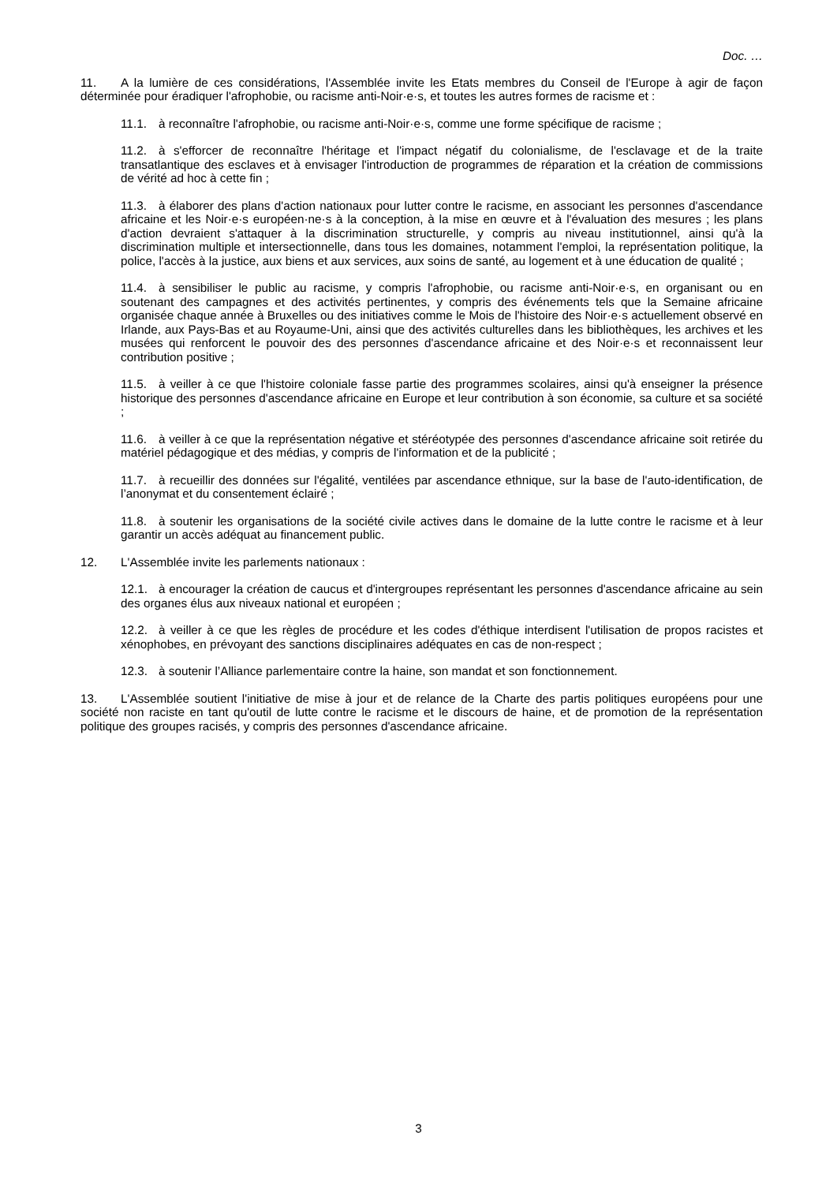Doc. …
11. A la lumière de ces considérations, l'Assemblée invite les Etats membres du Conseil de l'Europe à agir de façon déterminée pour éradiquer l'afrophobie, ou racisme anti-Noir·e·s, et toutes les autres formes de racisme et :
11.1. à reconnaître l'afrophobie, ou racisme anti-Noir·e·s, comme une forme spécifique de racisme ;
11.2. à s'efforcer de reconnaître l'héritage et l'impact négatif du colonialisme, de l'esclavage et de la traite transatlantique des esclaves et à envisager l'introduction de programmes de réparation et la création de commissions de vérité ad hoc à cette fin ;
11.3. à élaborer des plans d'action nationaux pour lutter contre le racisme, en associant les personnes d'ascendance africaine et les Noir·e·s européen·ne·s à la conception, à la mise en œuvre et à l'évaluation des mesures ; les plans d'action devraient s'attaquer à la discrimination structurelle, y compris au niveau institutionnel, ainsi qu'à la discrimination multiple et intersectionnelle, dans tous les domaines, notamment l'emploi, la représentation politique, la police, l'accès à la justice, aux biens et aux services, aux soins de santé, au logement et à une éducation de qualité ;
11.4. à sensibiliser le public au racisme, y compris l'afrophobie, ou racisme anti-Noir·e·s, en organisant ou en soutenant des campagnes et des activités pertinentes, y compris des événements tels que la Semaine africaine organisée chaque année à Bruxelles ou des initiatives comme le Mois de l'histoire des Noir·e·s actuellement observé en Irlande, aux Pays-Bas et au Royaume-Uni, ainsi que des activités culturelles dans les bibliothèques, les archives et les musées qui renforcent le pouvoir des des personnes d'ascendance africaine et des Noir·e·s et reconnaissent leur contribution positive ;
11.5. à veiller à ce que l'histoire coloniale fasse partie des programmes scolaires, ainsi qu'à enseigner la présence historique des personnes d'ascendance africaine en Europe et leur contribution à son économie, sa culture et sa société ;
11.6. à veiller à ce que la représentation négative et stéréotypée des personnes d'ascendance africaine soit retirée du matériel pédagogique et des médias, y compris de l'information et de la publicité ;
11.7. à recueillir des données sur l'égalité, ventilées par ascendance ethnique, sur la base de l'auto-identification, de l’anonymat et du consentement éclairé ;
11.8. à soutenir les organisations de la société civile actives dans le domaine de la lutte contre le racisme et à leur garantir un accès adéquat au financement public.
12. L'Assemblée invite les parlements nationaux :
12.1. à encourager la création de caucus et d'intergroupes représentant les personnes d'ascendance africaine au sein des organes élus aux niveaux national et européen ;
12.2. à veiller à ce que les règles de procédure et les codes d'éthique interdisent l'utilisation de propos racistes et xénophobes, en prévoyant des sanctions disciplinaires adéquates en cas de non-respect ;
12.3. à soutenir l’Alliance parlementaire contre la haine, son mandat et son fonctionnement.
13. L'Assemblée soutient l'initiative de mise à jour et de relance de la Charte des partis politiques européens pour une société non raciste en tant qu'outil de lutte contre le racisme et le discours de haine, et de promotion de la représentation politique des groupes racisés, y compris des personnes d'ascendance africaine.
3